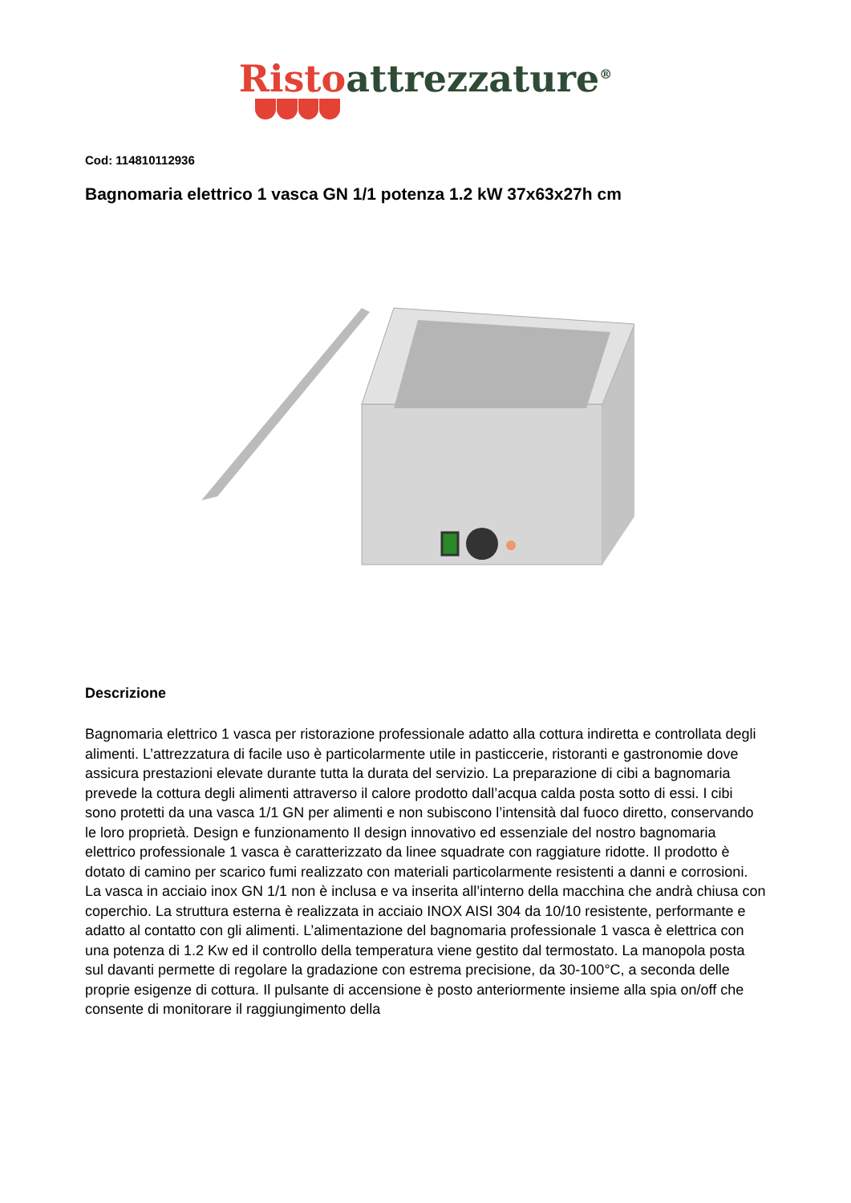Risto attrezzature<sup>®</sup>
Cod: 114810112936
Bagnomaria elettrico 1 vasca GN 1/1 potenza 1.2 kW 37x63x27h cm
Descrizione
Bagnomaria elettrico 1 vasca per ristorazione professionale adatto alla cottura indiretta e controllata degli alimenti. L’attrezzatura di facile uso è particolarmente utile in pasticcerie, ristoranti e gastronomie dove assicura prestazioni elevate durante tutta la durata del servizio. La preparazione di cibi a bagnomaria prevede la cottura degli alimenti attraverso il calore prodotto dall’acqua calda posta sotto di essi. I cibi sono protetti da una vasca 1/1 GN per alimenti e non subiscono l’intensità dal fuoco diretto, conservando le loro proprietà. Design e funzionamento Il design innovativo ed essenziale del nostro bagnomaria elettrico professionale 1 vasca è caratterizzato da linee squadrate con raggiature ridotte. Il prodotto è dotato di camino per scarico fumi realizzato con materiali particolarmente resistenti a danni e corrosioni. La vasca in acciaio inox GN 1/1 non è inclusa e va inserita all’interno della macchina che andrà chiusa con coperchio. La struttura esterna è realizzata in acciaio INOX AISI 304 da 10/10 resistente, performante e adatto al contatto con gli alimenti. L’alimentazione del bagnomaria professionale 1 vasca è elettrica con una potenza di 1.2 Kw ed il controllo della temperatura viene gestito dal termostato. La manopola posta sul davanti permette di regolare la gradazione con estrema precisione, da 30-100°C, a seconda delle proprie esigenze di cottura. Il pulsante di accensione è posto anteriormente insieme alla spia on/off che consente di monitorare il raggiungimento della